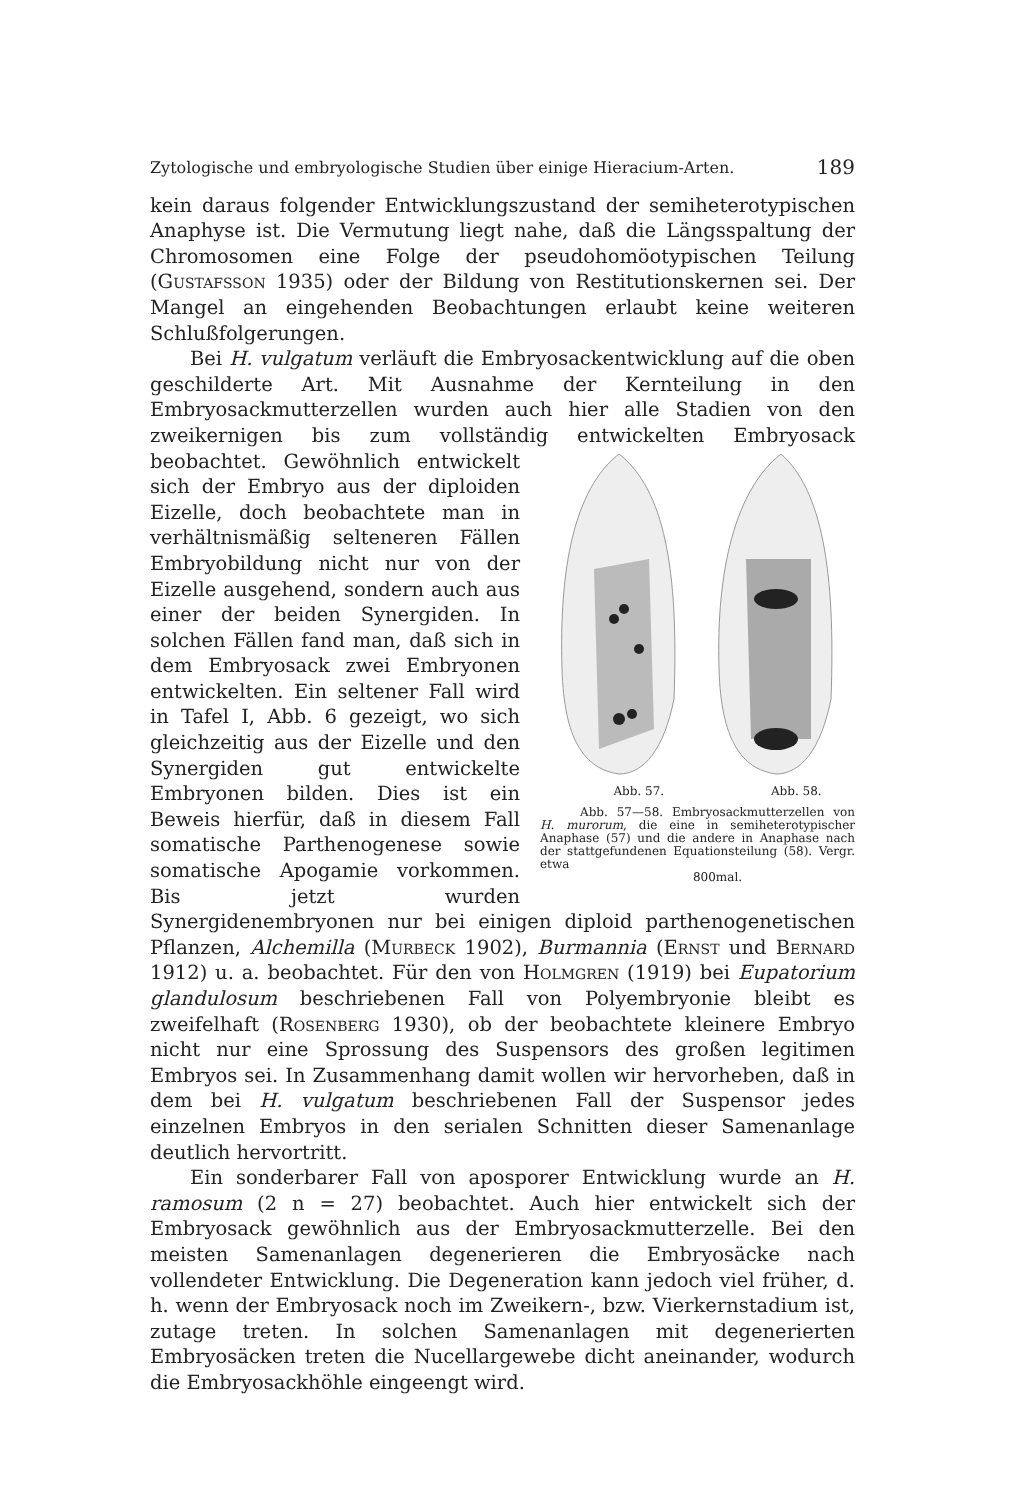Zytologische und embryologische Studien über einige Hieracium-Arten. 189
kein daraus folgender Entwicklungszustand der semiheterotypischen Anaphyse ist. Die Vermutung liegt nahe, daß die Längsspaltung der Chromosomen eine Folge der pseudohomöotypischen Teilung (Gustafsson 1935) oder der Bildung von Restitutionskernen sei. Der Mangel an eingehenden Beobachtungen erlaubt keine weiteren Schlußfolgerungen.
Bei H. vulgatum verläuft die Embryosackentwicklung auf die oben geschilderte Art. Mit Ausnahme der Kernteilung in den Embryosackmutterzellen wurden auch hier alle Stadien von den zweikernigen bis zum vollständig entwickelten Embryosack beobachtet. Gewöhnlich entwickelt Abb. 57. Abb. 58.
Abb. 57—58. Embryosackmutterzellen von H. murorum, die eine in semiheterotypischer Anaphase (57) und die andere in Anaphase nach der stattgefundenen Equationsteilung (58). Vergr. etwa
800mal. sich der Embryo aus der diploiden Eizelle, doch beobachtete man in verhältnismäßig selteneren Fällen Embryobildung nicht nur von der Eizelle ausgehend, sondern auch aus einer der beiden Synergiden. In solchen Fällen fand man, daß sich in dem Embryosack zwei Embryonen entwickelten. Ein seltener Fall wird in Tafel I, Abb. 6 gezeigt, wo sich gleichzeitig aus der Eizelle und den Synergiden gut entwickelte Embryonen bilden. Dies ist ein Beweis hierfür, daß in diesem Fall somatische Parthenogenese sowie somatische Apogamie vorkommen. Bis jetzt wurden Synergidenembryonen nur bei einigen diploid parthenogenetischen Pflanzen, Alchemilla (Murbeck 1902), Burmannia (Ernst und Bernard 1912) u. a. beobachtet. Für den von Holmgren (1919) bei Eupatorium glandulosum beschriebenen Fall von Polyembryonie bleibt es zweifelhaft (Rosenberg 1930), ob der beobachtete kleinere Embryo nicht nur eine Sprossung des Suspensors des großen legitimen Embryos sei. In Zusammenhang damit wollen wir hervorheben, daß in dem bei H. vulgatum beschriebenen Fall der Suspensor jedes einzelnen Embryos in den serialen Schnitten dieser Samenanlage deutlich hervortritt.
Ein sonderbarer Fall von aposporer Entwicklung wurde an H. ramosum (2 n = 27) beobachtet. Auch hier entwickelt sich der Embryosack gewöhnlich aus der Embryosackmutterzelle. Bei den meisten Samenanlagen degenerieren die Embryosäcke nach vollendeter Entwicklung. Die Degeneration kann jedoch viel früher, d. h. wenn der Embryosack noch im Zweikern-, bzw. Vierkernstadium ist, zutage treten. In solchen Samenanlagen mit degenerierten Embryosäcken treten die Nucellargewebe dicht aneinander, wodurch die Embryosackhöhle eingeengt wird.